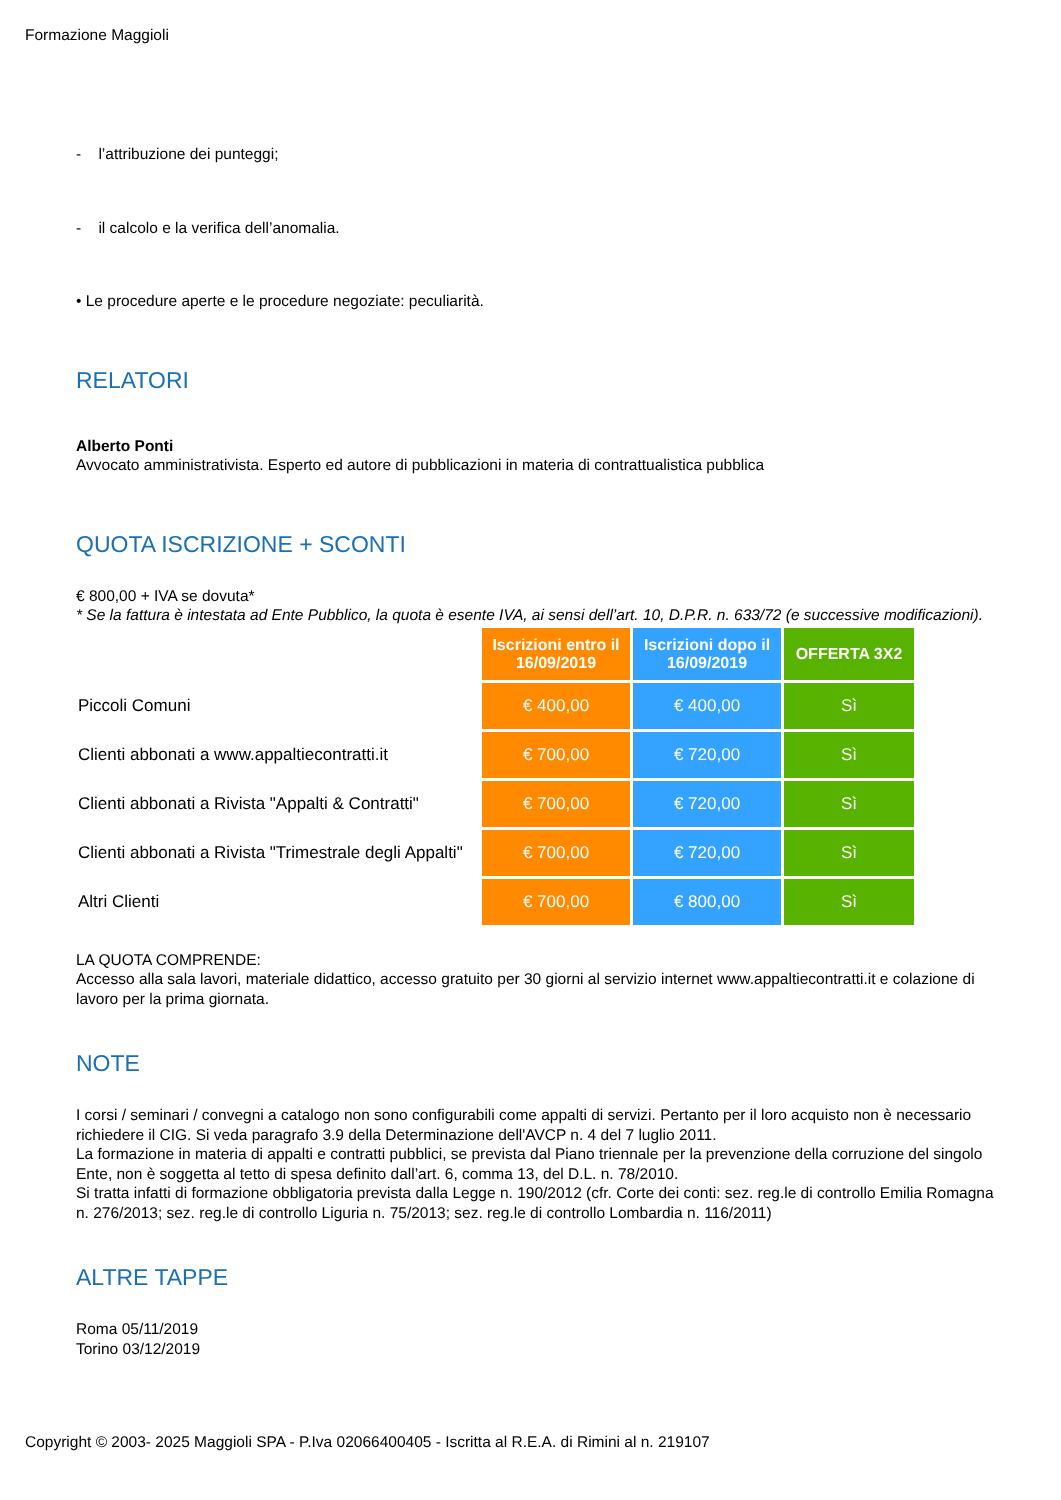Formazione Maggioli
- l’attribuzione dei punteggi;
- il calcolo e la verifica dell’anomalia.
• Le procedure aperte e le procedure negoziate: peculiarità.
RELATORI
Alberto Ponti
Avvocato amministrativista. Esperto ed autore di pubblicazioni in materia di contrattualistica pubblica
QUOTA ISCRIZIONE + SCONTI
€ 800,00 + IVA se dovuta*
* Se la fattura è intestata ad Ente Pubblico, la quota è esente IVA, ai sensi dell’art. 10, D.P.R. n. 633/72 (e successive modificazioni).
| | Iscrizioni entro il 16/09/2019 | Iscrizioni dopo il 16/09/2019 | OFFERTA 3X2 |
| --- | --- | --- | --- |
| Piccoli Comuni | € 400,00 | € 400,00 | Sì |
| Clienti abbonati a www.appaltiecontratti.it | € 700,00 | € 720,00 | Sì |
| Clienti abbonati a Rivista "Appalti & Contratti" | € 700,00 | € 720,00 | Sì |
| Clienti abbonati a Rivista "Trimestrale degli Appalti" | € 700,00 | € 720,00 | Sì |
| Altri Clienti | € 700,00 | € 800,00 | Sì |
LA QUOTA COMPRENDE:
Accesso alla sala lavori, materiale didattico, accesso gratuito per 30 giorni al servizio internet www.appaltiecontratti.it e colazione di lavoro per la prima giornata.
NOTE
I corsi / seminari / convegni a catalogo non sono configurabili come appalti di servizi. Pertanto per il loro acquisto non è necessario richiedere il CIG. Si veda paragrafo 3.9 della Determinazione dell'AVCP n. 4 del 7 luglio 2011.
La formazione in materia di appalti e contratti pubblici, se prevista dal Piano triennale per la prevenzione della corruzione del singolo Ente, non è soggetta al tetto di spesa definito dall’art. 6, comma 13, del D.L. n. 78/2010.
Si tratta infatti di formazione obbligatoria prevista dalla Legge n. 190/2012 (cfr. Corte dei conti: sez. reg.le di controllo Emilia Romagna n. 276/2013; sez. reg.le di controllo Liguria n. 75/2013; sez. reg.le di controllo Lombardia n. 116/2011)
ALTRE TAPPE
Roma 05/11/2019
Torino 03/12/2019
Copyright © 2003- 2025 Maggioli SPA - P.Iva 02066400405 - Iscritta al R.E.A. di Rimini al n. 219107